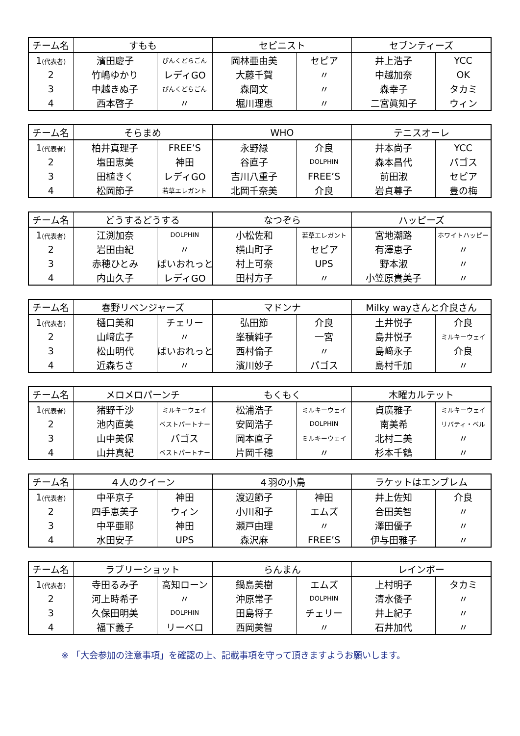| チーム名 | すもも | | セピニスト | | セブンティーズ | |
| --- | --- | --- | --- | --- | --- | --- |
| 1 (代表者) | 濱田慶子 | ぴんくどらごん | 岡林亜由美 | セピア | 井上浩子 | YCC |
| 2 | 竹嶋ゆかり | レディGO | 大藤千賀 | 〃 | 中越加奈 | OK |
| 3 | 中越きぬ子 | ぴんくどらごん | 森岡文 | 〃 | 森幸子 | タカミ |
| 4 | 西本啓子 | 〃 | 堀川理恵 | 〃 | 二宮眞知子 | ウィン |
| チーム名 | そらまめ | | WHO | | テニスオーレ | |
| --- | --- | --- | --- | --- | --- | --- |
| 1 (代表者) | 柏井真理子 | FREE’S | 永野緑 | 介良 | 井本尚子 | YCC |
| 2 | 塩田恵美 | 神田 | 谷直子 | DOLPHIN | 森本昌代 | パゴス |
| 3 | 田植きく | レディGO | 吉川八重子 | FREE’S | 前田淑 | セピア |
| 4 | 松岡節子 | 若草エレガント | 北岡千奈美 | 介良 | 岩貞尊子 | 豊の梅 |
| チーム名 | どうするどうする | | なつぞら | | ハッピーズ | |
| --- | --- | --- | --- | --- | --- | --- |
| 1 (代表者) | 江渕加奈 | DOLPHIN | 小松佐和 | 若草エレガント | 宮地潮路 | ホワイトハッピー |
| 2 | 岩田由紀 | 〃 | 横山町子 | セピア | 有澤恵子 | 〃 |
| 3 | 赤穂ひとみ | ばいおれっと | 村上可奈 | UPS | 野本淑 | 〃 |
| 4 | 内山久子 | レディGO | 田村方子 | 〃 | 小笠原貴美子 | 〃 |
| チーム名 | 春野リベンジャーズ | | マドンナ | | Milky wayさんと介良さん | |
| --- | --- | --- | --- | --- | --- | --- |
| 1 (代表者) | 樋口美和 | チェリー | 弘田節 | 介良 | 土井悦子 | 介良 |
| 2 | 山﨑広子 | 〃 | 峯積純子 | 一宮 | 島井悦子 | ミルキーウェイ |
| 3 | 松山明代 | ばいおれっと | 西村倫子 | 〃 | 島﨑永子 | 介良 |
| 4 | 近森ちさ | 〃 | 濱川妙子 | パゴス | 島村千加 | 〃 |
| チーム名 | メロメロパーンチ | | もくもく | | 木曜カルテット | |
| --- | --- | --- | --- | --- | --- | --- |
| 1 (代表者) | 猪野千沙 | ミルキーウェイ | 松浦浩子 | ミルキーウェイ | 貞廣雅子 | ミルキーウェイ |
| 2 | 池内直美 | ベストパートナー | 安岡浩子 | DOLPHIN | 南美希 | リバティ・ベル |
| 3 | 山中美保 | パゴス | 岡本直子 | ミルキーウェイ | 北村二美 | 〃 |
| 4 | 山井真紀 | ベストパートナー | 片岡千穂 | 〃 | 杉本千鶴 | 〃 |
| チーム名 | ４人のクイーン | | ４羽の小鳥 | | ラケットはエンブレム | |
| --- | --- | --- | --- | --- | --- | --- |
| 1 (代表者) | 中平京子 | 神田 | 渡辺節子 | 神田 | 井上佐知 | 介良 |
| 2 | 四手恵美子 | ウィン | 小川和子 | エムズ | 合田美智 | 〃 |
| 3 | 中平亜耶 | 神田 | 瀬戸由理 | 〃 | 澤田優子 | 〃 |
| 4 | 水田安子 | UPS | 森沢麻 | FREE’S | 伊与田雅子 | 〃 |
| チーム名 | ラブリーショット | | らんまん | | レインボー | |
| --- | --- | --- | --- | --- | --- | --- |
| 1 (代表者) | 寺田るみ子 | 高知ローン | 鍋島美樹 | エムズ | 上村明子 | タカミ |
| 2 | 河上時希子 | 〃 | 沖原常子 | DOLPHIN | 清水倭子 | 〃 |
| 3 | 久保田明美 | DOLPHIN | 田島将子 | チェリー | 井上紀子 | 〃 |
| 4 | 福下義子 | リーベロ | 西岡美智 | 〃 | 石井加代 | 〃 |
※ 「大会参加の注意事項」を確認の上、記載事項を守って頂きますようお願いします。